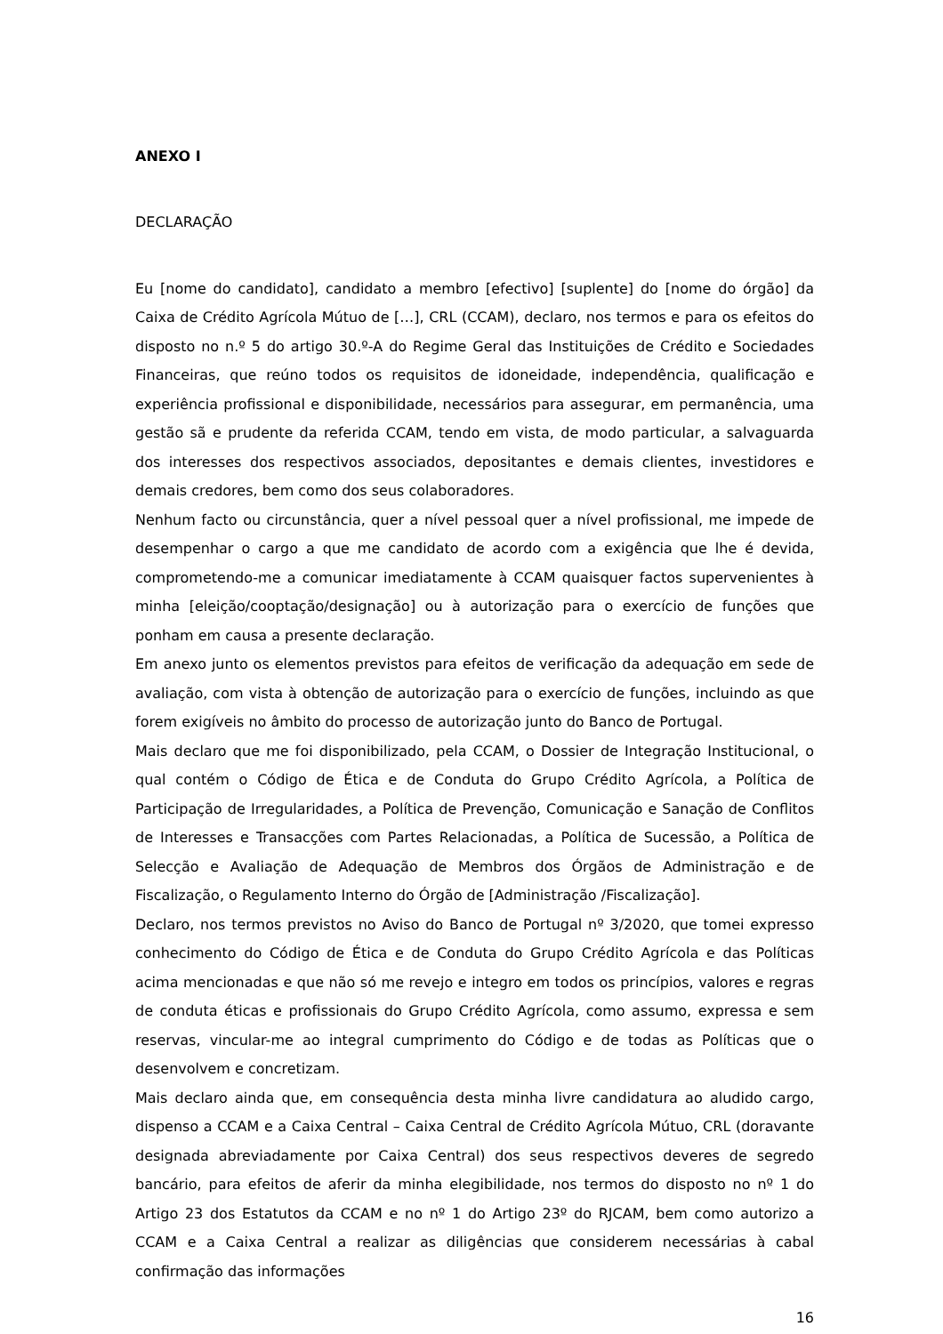ANEXO I
DECLARAÇÃO
Eu [nome do candidato], candidato a membro [efectivo] [suplente] do [nome do órgão] da Caixa de Crédito Agrícola Mútuo de […], CRL (CCAM), declaro, nos termos e para os efeitos do disposto no n.º 5 do artigo 30.º-A do Regime Geral das Instituições de Crédito e Sociedades Financeiras, que reúno todos os requisitos de idoneidade, independência, qualificação e experiência profissional e disponibilidade, necessários para assegurar, em permanência, uma gestão sã e prudente da referida CCAM, tendo em vista, de modo particular, a salvaguarda dos interesses dos respectivos associados, depositantes e demais clientes, investidores e demais credores, bem como dos seus colaboradores.
Nenhum facto ou circunstância, quer a nível pessoal quer a nível profissional, me impede de desempenhar o cargo a que me candidato de acordo com a exigência que lhe é devida, comprometendo-me a comunicar imediatamente à CCAM quaisquer factos supervenientes à minha [eleição/cooptação/designação] ou à autorização para o exercício de funções que ponham em causa a presente declaração.
Em anexo junto os elementos previstos para efeitos de verificação da adequação em sede de avaliação, com vista à obtenção de autorização para o exercício de funções, incluindo as que forem exigíveis no âmbito do processo de autorização junto do Banco de Portugal.
Mais declaro que me foi disponibilizado, pela CCAM, o Dossier de Integração Institucional, o qual contém o Código de Ética e de Conduta do Grupo Crédito Agrícola, a Política de Participação de Irregularidades, a Política de Prevenção, Comunicação e Sanação de Conflitos de Interesses e Transacções com Partes Relacionadas, a Política de Sucessão, a Política de Selecção e Avaliação de Adequação de Membros dos Órgãos de Administração e de Fiscalização, o Regulamento Interno do Órgão de [Administração /Fiscalização].
Declaro, nos termos previstos no Aviso do Banco de Portugal nº 3/2020, que tomei expresso conhecimento do Código de Ética e de Conduta do Grupo Crédito Agrícola e das Políticas acima mencionadas e que não só me revejo e integro em todos os princípios, valores e regras de conduta éticas e profissionais do Grupo Crédito Agrícola, como assumo, expressa e sem reservas, vincular-me ao integral cumprimento do Código e de todas as Políticas que o desenvolvem e concretizam.
Mais declaro ainda que, em consequência desta minha livre candidatura ao aludido cargo, dispenso a CCAM e a Caixa Central – Caixa Central de Crédito Agrícola Mútuo, CRL (doravante designada abreviadamente por Caixa Central) dos seus respectivos deveres de segredo bancário, para efeitos de aferir da minha elegibilidade, nos termos do disposto no nº 1 do Artigo 23 dos Estatutos da CCAM e no nº 1 do Artigo 23º do RJCAM, bem como autorizo a CCAM e a Caixa Central a realizar as diligências que considerem necessárias à cabal confirmação das informações
16